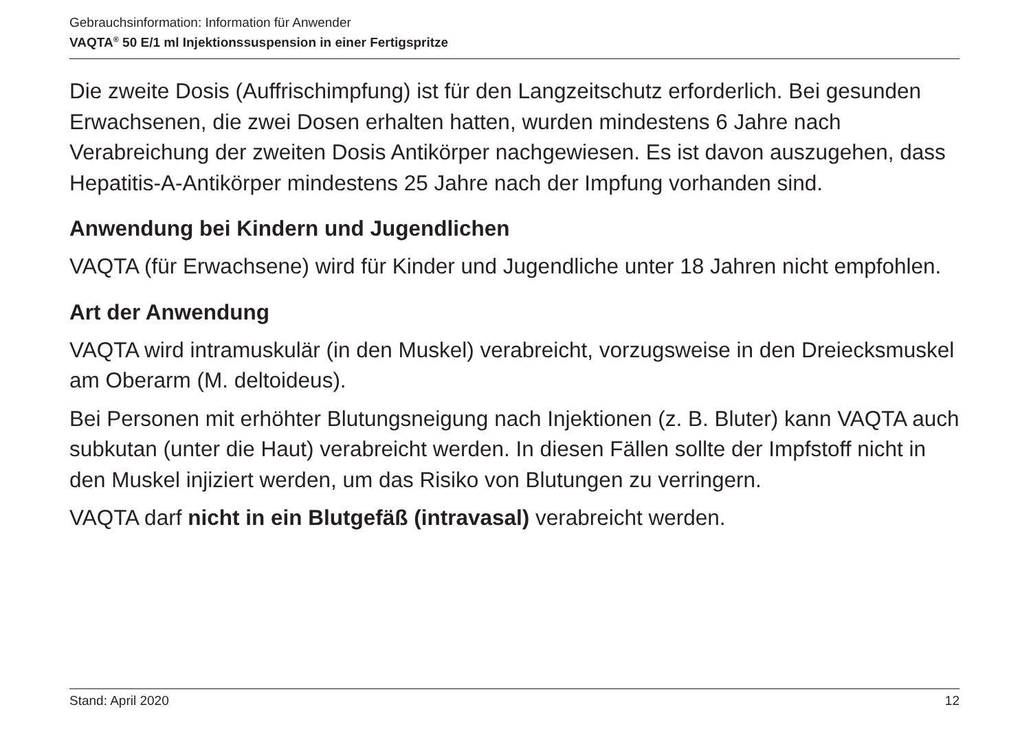Gebrauchsinformation: Information für Anwender
VAQTA<sup>®</sup> 50 E/1 ml Injektionssuspension in einer Fertigspritze
Die zweite Dosis (Auffrischimpfung) ist für den Langzeitschutz erforderlich. Bei gesunden Erwachsenen, die zwei Dosen erhalten hatten, wurden mindestens 6 Jahre nach Verabreichung der zweiten Dosis Antikörper nachgewiesen. Es ist davon auszugehen, dass Hepatitis-A-Antikörper mindestens 25 Jahre nach der Impfung vorhanden sind.
Anwendung bei Kindern und Jugendlichen
VAQTA (für Erwachsene) wird für Kinder und Jugendliche unter 18 Jahren nicht empfohlen.
Art der Anwendung
VAQTA wird intramuskulär (in den Muskel) verabreicht, vorzugsweise in den Dreiecksmuskel am Oberarm (M. deltoideus).
Bei Personen mit erhöhter Blutungsneigung nach Injektionen (z. B. Bluter) kann VAQTA auch subkutan (unter die Haut) verabreicht werden. In diesen Fällen sollte der Impfstoff nicht in den Muskel injiziert werden, um das Risiko von Blutungen zu verringern.
VAQTA darf nicht in ein Blutgefäß (intravasal) verabreicht werden.
Stand: April 2020 12